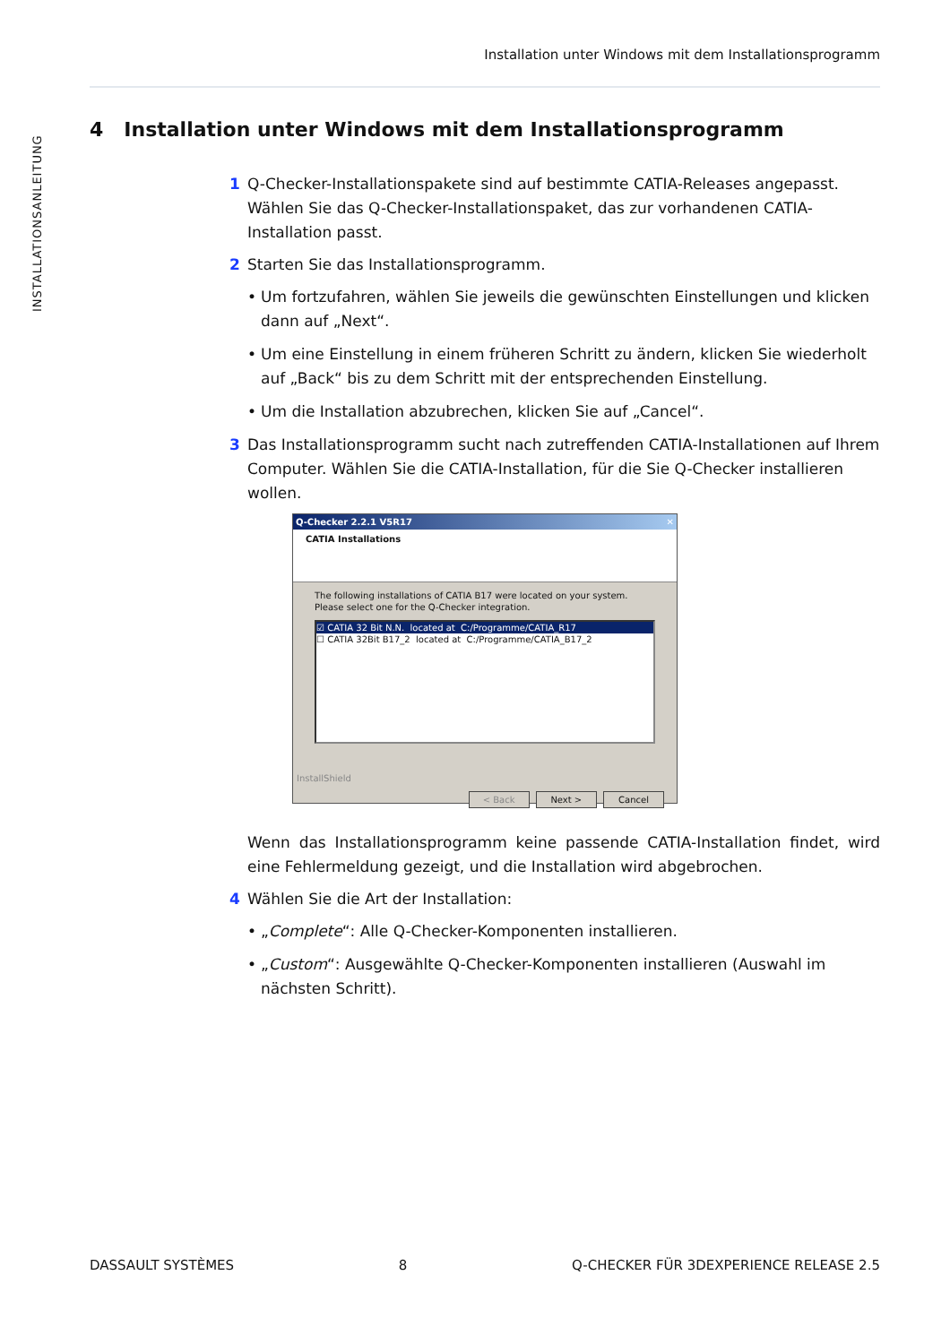Installation unter Windows mit dem Installationsprogramm
INSTALLATIONSANLEITUNG
4 Installation unter Windows mit dem Installationsprogramm
1 Q-Checker-Installationspakete sind auf bestimmte CATIA-Releases angepasst. Wählen Sie das Q-Checker-Installationspaket, das zur vorhandenen CATIA-Installation passt.
2 Starten Sie das Installationsprogramm.
• Um fortzufahren, wählen Sie jeweils die gewünschten Einstellungen und klicken dann auf „Next“.
• Um eine Einstellung in einem früheren Schritt zu ändern, klicken Sie wiederholt auf „Back“ bis zu dem Schritt mit der entsprechenden Einstellung.
• Um die Installation abzubrechen, klicken Sie auf „Cancel“.
3 Das Installationsprogramm sucht nach zutreffenden CATIA-Installationen auf Ihrem Computer. Wählen Sie die CATIA-Installation, für die Sie Q-Checker installieren wollen.
Q-Checker 2.2.1 V5R17 ✕
CATIA Installations
The following installations of CATIA B17 were located on your system.
Please select one for the Q-Checker integration.
☑ CATIA 32 Bit N.N. located at C:/Programme/CATIA_R17
☐ CATIA 32Bit B17_2 located at C:/Programme/CATIA_B17_2
InstallShield
< Back Next > Cancel
Wenn das Installationsprogramm keine passende CATIA-Installation findet, wird eine Fehlermeldung gezeigt, und die Installation wird abgebrochen.
4 Wählen Sie die Art der Installation:
• „Complete“: Alle Q-Checker-Komponenten installieren.
• „Custom“: Ausgewählte Q-Checker-Komponenten installieren (Auswahl im nächsten Schritt).
DASSAULT SYSTÈMES 8 Q-CHECKER FÜR 3DEXPERIENCE RELEASE 2.5